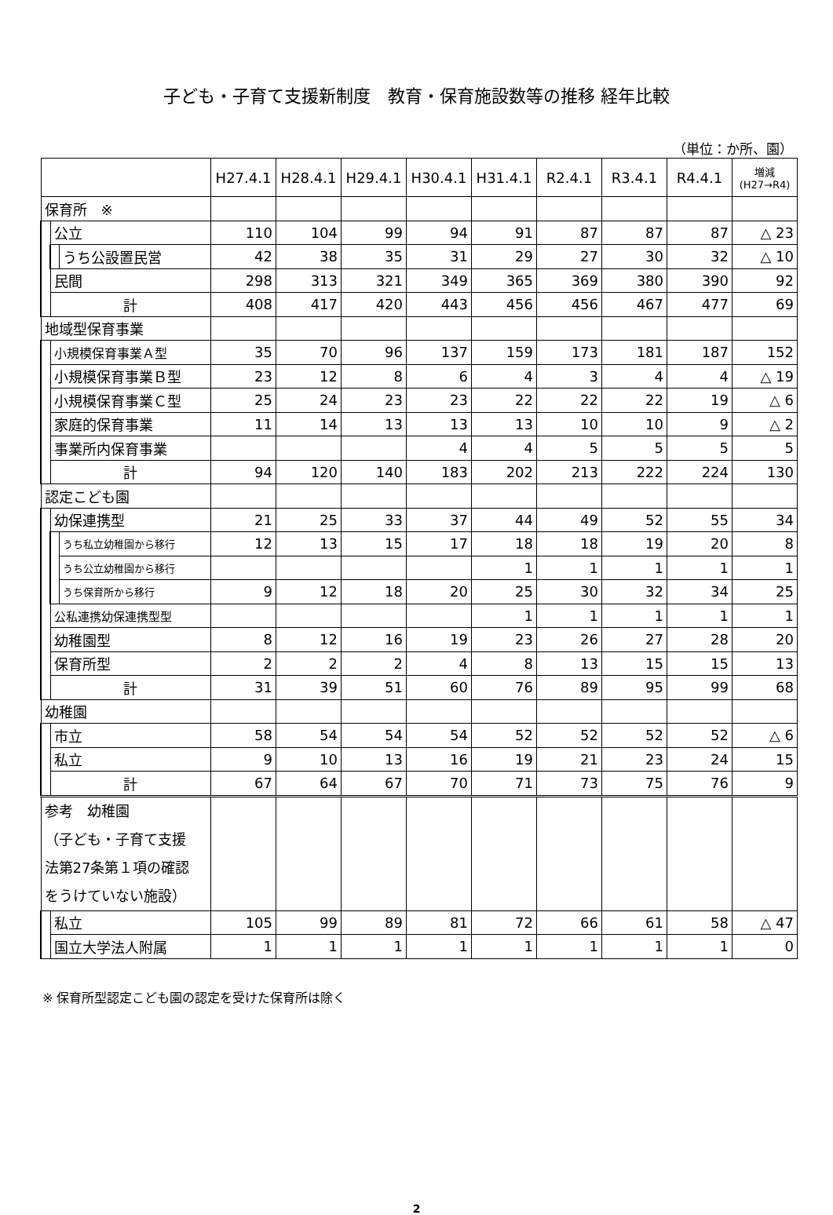子ども・子育て支援新制度　教育・保育施設数等の推移 経年比較
（単位：か所、園）
| | | | H27.4.1 | H28.4.1 | H29.4.1 | H30.4.1 | H31.4.1 | R2.4.1 | R3.4.1 | R4.4.1 | 増減 (H27→R4) |
| --- | --- | --- | --- | --- | --- | --- | --- | --- | --- | --- | --- |
| 保育所 ※ | | | | | | | | | | | |
| | 公立 | | 110 | 104 | 99 | 94 | 91 | 87 | 87 | 87 | △ 23 |
| | | うち公設置民営 | 42 | 38 | 35 | 31 | 29 | 27 | 30 | 32 | △ 10 |
| | 民間 | | 298 | 313 | 321 | 349 | 365 | 369 | 380 | 390 | 92 |
| | 計 | | 408 | 417 | 420 | 443 | 456 | 456 | 467 | 477 | 69 |
| 地域型保育事業 | | | | | | | | | | | |
| | 小規模保育事業Ａ型 | | 35 | 70 | 96 | 137 | 159 | 173 | 181 | 187 | 152 |
| | 小規模保育事業Ｂ型 | | 23 | 12 | 8 | 6 | 4 | 3 | 4 | 4 | △ 19 |
| | 小規模保育事業Ｃ型 | | 25 | 24 | 23 | 23 | 22 | 22 | 22 | 19 | △ 6 |
| | 家庭的保育事業 | | 11 | 14 | 13 | 13 | 13 | 10 | 10 | 9 | △ 2 |
| | 事業所内保育事業 | | | | | 4 | 4 | 5 | 5 | 5 | 5 |
| | 計 | | 94 | 120 | 140 | 183 | 202 | 213 | 222 | 224 | 130 |
| 認定こども園 | | | | | | | | | | | |
| | 幼保連携型 | | 21 | 25 | 33 | 37 | 44 | 49 | 52 | 55 | 34 |
| | | うち私立幼稚園から移行 | 12 | 13 | 15 | 17 | 18 | 18 | 19 | 20 | 8 |
| | | うち公立幼稚園から移行 | | | | | 1 | 1 | 1 | 1 | 1 |
| | | うち保育所から移行 | 9 | 12 | 18 | 20 | 25 | 30 | 32 | 34 | 25 |
| | 公私連携幼保連携型型 | | | | | | 1 | 1 | 1 | 1 | 1 |
| | 幼稚園型 | | 8 | 12 | 16 | 19 | 23 | 26 | 27 | 28 | 20 |
| | 保育所型 | | 2 | 2 | 2 | 4 | 8 | 13 | 15 | 15 | 13 |
| | 計 | | 31 | 39 | 51 | 60 | 76 | 89 | 95 | 99 | 68 |
| 幼稚園 | | | | | | | | | | | |
| | 市立 | | 58 | 54 | 54 | 54 | 52 | 52 | 52 | 52 | △ 6 |
| | 私立 | | 9 | 10 | 13 | 16 | 19 | 21 | 23 | 24 | 15 |
| | 計 | | 67 | 64 | 67 | 70 | 71 | 73 | 75 | 76 | 9 |
| 参考 幼稚園 （子ども・子育て支援 法第27条第１項の確認 をうけていない施設） | | | | | | | | | | | |
| | 私立 | | 105 | 99 | 89 | 81 | 72 | 66 | 61 | 58 | △ 47 |
| | 国立大学法人附属 | | 1 | 1 | 1 | 1 | 1 | 1 | 1 | 1 | 0 |
※ 保育所型認定こども園の認定を受けた保育所は除く
2